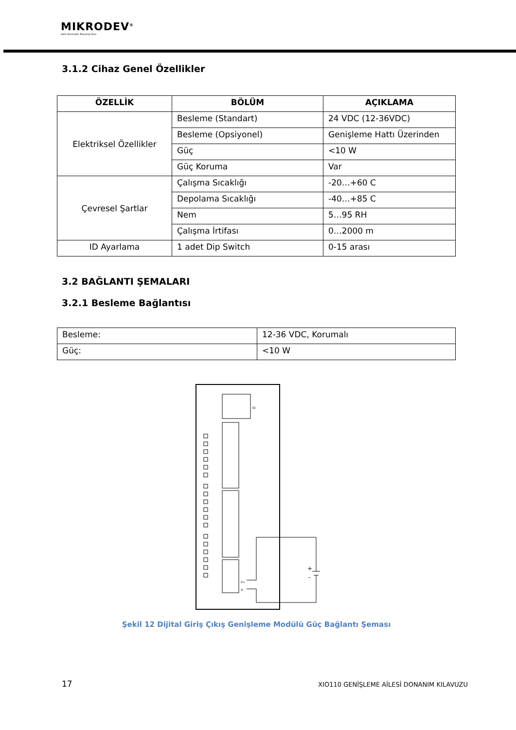MIKRODEV<sup>®</sup>
Akıllı Kontrolde Teknoloji Devi
3.1.2 Cihaz Genel Özellikler
| ÖZELLİK | BÖLÜM | AÇIKLAMA |
| --- | --- | --- |
| Elektriksel Özellikler | Besleme (Standart) | 24 VDC (12-36VDC) |
| | Besleme (Opsiyonel) | Genişleme Hattı Üzerinden |
| | Güç | <10 W |
| | Güç Koruma | Var |
| Çevresel Şartlar | Çalışma Sıcaklığı | -20…+60 C |
| | Depolama Sıcaklığı | -40…+85 C |
| | Nem | 5…95 RH |
| | Çalışma İrtifası | 0…2000 m |
| ID Ayarlama | 1 adet Dip Switch | 0-15 arası |
3.2 BAĞLANTI ŞEMALARI
3.2.1 Besleme Bağlantısı
| Besleme: | 12-36 VDC, Korumalı |
| Güç: | <10 W |
ID
+
-
V+
V-
Şekil 12 Dijital Giriş Çıkış Genişleme Modülü Güç Bağlantı Şeması
17 XIO110 GENİŞLEME AİLESİ DONANIM KILAVUZU